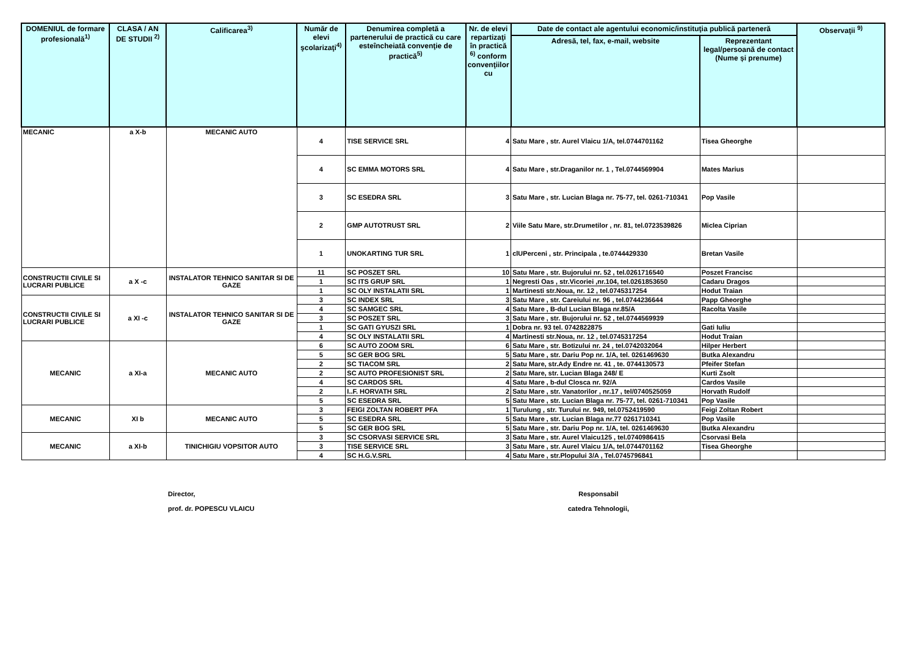| DOMENIUL de formare profesională<sup>1)</sup> | CLASA / AN DE STUDII <sup>2)</sup> | Calificarea<sup>3)</sup> | Număr de elevi şcolarizaţi<sup>4)</sup> | Denumirea completă a partenerului de practică cu care esteîncheiată convenţie de practică<sup>5)</sup> | Nr. de elevi repartizaţi în practică <sup>6)</sup> conform convenţiilor cu | Date de contact ale agentului economic/instituţia publică parteneră | | Observaţii <sup>9)</sup> |
| --- | --- | --- | --- | --- | --- | --- | --- | --- |
| | | | | | | Adresă, tel, fax, e-mail, website | Reprezentant legal/persoană de contact (Nume și prenume) | |
| MECANIC | a X-b | MECANIC AUTO | 4 | TISE SERVICE SRL | 4 | Satu Mare , str. Aurel Vlaicu 1/A, tel.0744701162 | Tisea Gheorghe | |
| | | | 4 | SC EMMA MOTORS SRL | 4 | Satu Mare , str.Draganilor nr. 1 , Tel.0744569904 | Mates Marius | |
| | | | 3 | SC ESEDRA SRL | 3 | Satu Mare , str. Lucian Blaga nr. 75-77, tel. 0261-710341 | Pop Vasile | |
| | | | 2 | GMP AUTOTRUST SRL | 2 | Viile Satu Mare, str.Drumetilor , nr. 81, tel.0723539826 | Miclea Ciprian | |
| | | | 1 | UNOKARTING TUR SRL | 1 | clUPerceni , str. Principala , te.0744429330 | Bretan Vasile | |
| CONSTRUCTII CIVILE SI LUCRARI PUBLICE | a X -c | INSTALATOR TEHNICO SANITAR SI DE GAZE | 11 | SC POSZET SRL | 10 | Satu Mare , str. Bujorului nr. 52 , tel.0261716540 | Poszet Francisc | |
| | | | 1 | SC ITS GRUP SRL | 1 | Negresti Oas , str.Vicoriei ,nr.104, tel.0261853650 | Cadaru Dragos | |
| | | | 1 | SC OLY INSTALATII SRL | 1 | Martinesti str.Noua, nr. 12 , tel.0745317254 | Hodut Traian | |
| CONSTRUCTII CIVILE SI LUCRARI PUBLICE | a XI -c | INSTALATOR TEHNICO SANITAR SI DE GAZE | 3 | SC INDEX SRL | 3 | Satu Mare , str. Careiului nr. 96 , tel.0744236644 | Papp Gheorghe | |
| | | | 4 | SC SAMGEC SRL | 4 | Satu Mare , B-dul Lucian Blaga nr.85/A | Racolta Vasile | |
| | | | 3 | SC POSZET SRL | 3 | Satu Mare , str. Bujorului nr. 52 , tel.0744569939 | | |
| | | | 1 | SC GATI GYUSZI SRL | 1 | Dobra nr. 93 tel. 0742822875 | Gati Iuliu | |
| | | | 4 | SC OLY INSTALATII SRL | 4 | Martinesti str.Noua, nr. 12 , tel.0745317254 | Hodut Traian | |
| MECANIC | a XI-a | MECANIC AUTO | 6 | SC AUTO ZOOM SRL | 6 | Satu Mare , str. Botizului nr. 24 , tel.0742032064 | Hilper Herbert | |
| | | | 5 | SC GER BOG SRL | 5 | Satu Mare , str. Dariu Pop nr. 1/A, tel. 0261469630 | Butka Alexandru | |
| | | | 2 | SC TIACOM SRL | 2 | Satu Mare, str.Ady Endre nr. 41 , te. 0744130573 | Pfeifer Stefan | |
| | | | 2 | SC AUTO PROFESIONIST SRL | 2 | Satu Mare, str. Lucian Blaga 248/ E | Kurti Zsolt | |
| | | | 4 | SC CARDOS SRL | 4 | Satu Mare , b-dul Closca nr. 92/A | Cardos Vasile | |
| | | | 2 | I..F. HORVATH SRL | 2 | Satu Mare , str. Vanatorilor , nr.17 , tel/0740525059 | Horvath Rudolf | |
| | | | 5 | SC ESEDRA SRL | 5 | Satu Mare , str. Lucian Blaga nr. 75-77, tel. 0261-710341 | Pop Vasile | |
| MECANIC | XI b | MECANIC AUTO | 3 | FEIGI ZOLTAN ROBERT PFA | 1 | Turulung , str. Turului nr. 949, tel.0752419590 | Feigi Zoltan Robert | |
| | | | 5 | SC ESEDRA SRL | 5 | Satu Mare , str. Lucian Blaga nr.77 0261710341 | Pop Vasile | |
| | | | 5 | SC GER BOG SRL | 5 | Satu Mare , str. Dariu Pop nr. 1/A, tel. 0261469630 | Butka Alexandru | |
| MECANIC | a XI-b | TINICHIGIU VOPSITOR AUTO | 3 | SC CSORVASI SERVICE SRL | 3 | Satu Mare , str. Aurel Vlaicu125 , tel.0740986415 | Csorvasi Bela | |
| | | | 3 | TISE SERVICE SRL | 3 | Satu Mare , str. Aurel Vlaicu 1/A, tel.0744701162 | Tisea Gheorghe | |
| | | | 4 | SC H.G.V.SRL | 4 | Satu Mare , str.Plopului 3/A , Tel.0745796841 | | |
Director,
prof. dr. POPESCU VLAICU
Responsabil
catedra Tehnologii,